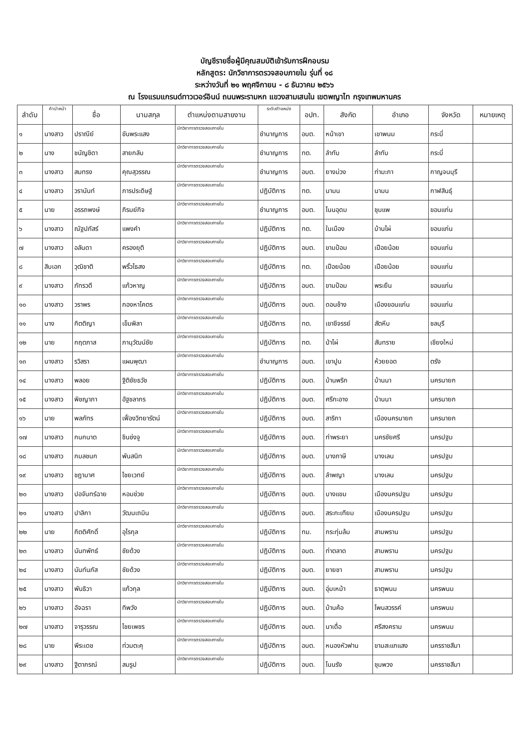บัญชีรายชื่อผู้มีคุณสมบัติเข้ารับการฝึกอบรม
หลักสูตร: นักวิชาการตรวจสอบภายใน รุ่นที่ ๑๘
ระหว่างวันที่ ๒๑ พฤศจิกายน - ๘ ธันวาคม ๒๕๖๖
ณ โรงแรมแกรนด์ทาวเวอร์อินน์ ถนนพระรามหก แขวงสามเสนใน เขตพญาไท กรุงเทพมหานคร
| ลำดับ | คำนำหน้า | ชื่อ | นามสกุล | ตำแหน่งตามสายงาน | ระดับตำแหน่ง | อปท. | สังกัด | อำเภอ | จังหวัด | หมายเหตุ |
| --- | --- | --- | --- | --- | --- | --- | --- | --- | --- | --- |
| ๑ | นางสาว | ปราณีย์ | ขันพระแสง | นักวิชาการตรวจสอบภายใน | ชำนาญการ | อบต. | หน้าเขา | เขาพนม | กระบี่ | |
| ๒ | นาง | ชนัญชิดา | สายกลับ | นักวิชาการตรวจสอบภายใน | ชำนาญการ | ทต. | ลำทับ | ลำทับ | กระบี่ | |
| ๓ | นางสาว | สมทรง | คุณสุวรรณ | นักวิชาการตรวจสอบภายใน | ชำนาญการ | อบต. | ยางม่วง | ท่ามะกา | กาญจนบุรี | |
| ๔ | นางสาว | วรานันท์ | ภารประดิษฐ์ | นักวิชาการตรวจสอบภายใน | ปฏิบัติการ | ทต. | นามน | นามน | กาฬสินธุ์ | |
| ๕ | นาย | อรรถพงษ์ | ภิรมย์กิจ | นักวิชาการตรวจสอบภายใน | ชำนาญการ | อบต. | โนนอุดม | ชุมแพ | ขอนแก่น | |
| ๖ | นางสาว | ณัฐปภัสร์ | แพงคำ | นักวิชาการตรวจสอบภายใน | ปฏิบัติการ | ทต. | ในเมือง | บ้านไผ่ | ขอนแก่น | |
| ๗ | นางสาว | อลันดา | ครองยุติ | นักวิชาการตรวจสอบภายใน | ปฏิบัติการ | อบต. | ขามป้อม | เปือยน้อย | ขอนแก่น | |
| ๘ | สิบเอก | วุฒิชาติ | พริ้วไธสง | นักวิชาการตรวจสอบภายใน | ปฏิบัติการ | ทต. | เปือยน้อย | เปือยน้อย | ขอนแก่น | |
| ๙ | นางสาว | ภัทรวดี | แก้วหาญ | นักวิชาการตรวจสอบภายใน | ปฏิบัติการ | อบต. | ขามป้อม | พระยืน | ขอนแก่น | |
| ๑๐ | นางสาว | วราพร | กองหาโคตร | นักวิชาการตรวจสอบภายใน | ปฏิบัติการ | อบต. | ดอนช้าง | เมืองขอนแก่น | ขอนแก่น | |
| ๑๑ | นาง | กิตติญา | เข็มพิลา | นักวิชาการตรวจสอบภายใน | ปฏิบัติการ | ทต. | เขาชีจรรย์ | สัตหีบ | ชลบุรี | |
| ๑๒ | นาย | กฤตภาส | ภานุวัฒน์ชัย | นักวิชาการตรวจสอบภายใน | ปฏิบัติการ | ทต. | ป่าไผ่ | สันทราย | เชียงใหม่ | |
| ๑๓ | นางสาว | รวิสรา | แผนพุฒา | นักวิชาการตรวจสอบภายใน | ชำนาญการ | อบต. | เขาปูน | ห้วยยอด | ตรัง | |
| ๑๔ | นางสาว | พลอย | ฐิติชัยธวัช | นักวิชาการตรวจสอบภายใน | ปฏิบัติการ | อบต. | บ้านพริก | บ้านนา | นครนายก | |
| ๑๕ | นางสาว | พิชญาภา | อัฐชลากร | นักวิชาการตรวจสอบภายใน | ปฏิบัติการ | อบต. | ศรีกะอาง | บ้านนา | นครนายก | |
| ๑๖ | นาย | พลภัทร | เฟื่องวิทยารัตน์ | นักวิชาการตรวจสอบภายใน | ปฏิบัติการ | อบต. | สาริกา | เมืองนครนายก | นครนายก | |
| ๑๗ | นางสาว | กนกนาต | ชินช่งจู | นักวิชาการตรวจสอบภายใน | ปฏิบัติการ | อบต. | ท่าพระยา | นครชัยศรี | นครปฐม | |
| ๑๘ | นางสาว | กมลชนก | พันสนิท | นักวิชาการตรวจสอบภายใน | ปฏิบัติการ | อบต. | บางภาษี | บางเลน | นครปฐม | |
| ๑๙ | นางสาว | ชฎามาศ | ไชยเวทย์ | นักวิชาการตรวจสอบภายใน | ปฏิบัติการ | อบต. | ลำพญา | บางเลน | นครปฐม | |
| ๒๐ | นางสาว | ปอจันทร์ฉาย | หอมช่วย | นักวิชาการตรวจสอบภายใน | ปฏิบัติการ | อบต. | บางแขม | เมืองนครปฐม | นครปฐม | |
| ๒๑ | นางสาว | ปาลิกา | วัฒนเถมิน | นักวิชาการตรวจสอบภายใน | ปฏิบัติการ | อบต. | สระกะเทียม | เมืองนครปฐม | นครปฐม | |
| ๒๒ | นาย | กิตติศักดิ์ | อุไรกุล | นักวิชาการตรวจสอบภายใน | ปฏิบัติการ | ทม. | กระทุ่มล้ม | สามพราน | นครปฐม | |
| ๒๓ | นางสาว | นันทพัทธ์ | ชัยด้วง | นักวิชาการตรวจสอบภายใน | ปฏิบัติการ | อบต. | ท่าตลาด | สามพราน | นครปฐม | |
| ๒๔ | นางสาว | นันท์นภัส | ชัยด้วง | นักวิชาการตรวจสอบภายใน | ปฏิบัติการ | อบต. | ยายชา | สามพราน | นครปฐม | |
| ๒๕ | นางสาว | พันธิวา | แก้วกุล | นักวิชาการตรวจสอบภายใน | ปฏิบัติการ | อบต. | อุ่มเหม้า | ธาตุพนม | นครพนม | |
| ๒๖ | นางสาว | อัจฉรา | ทิพวัง | นักวิชาการตรวจสอบภายใน | ปฏิบัติการ | อบต. | บ้านค้อ | โพนสวรรค์ | นครพนม | |
| ๒๗ | นางสาว | จารุวรรณ | ไชยเพชร | นักวิชาการตรวจสอบภายใน | ปฏิบัติการ | อบต. | นาเดื่อ | ศรีสงคราม | นครพนม | |
| ๒๘ | นาย | พีระเดช | ท่วมตะคุ | นักวิชาการตรวจสอบภายใน | ปฏิบัติการ | อบต. | หนองหัวฟาน | ขามสะแกแสง | นครราชสีมา | |
| ๒๙ | นางสาว | ฐิตาภรณ์ | สมรูป | นักวิชาการตรวจสอบภายใน | ปฏิบัติการ | อบต. | โนนรัง | ชุมพวง | นครราชสีมา | |